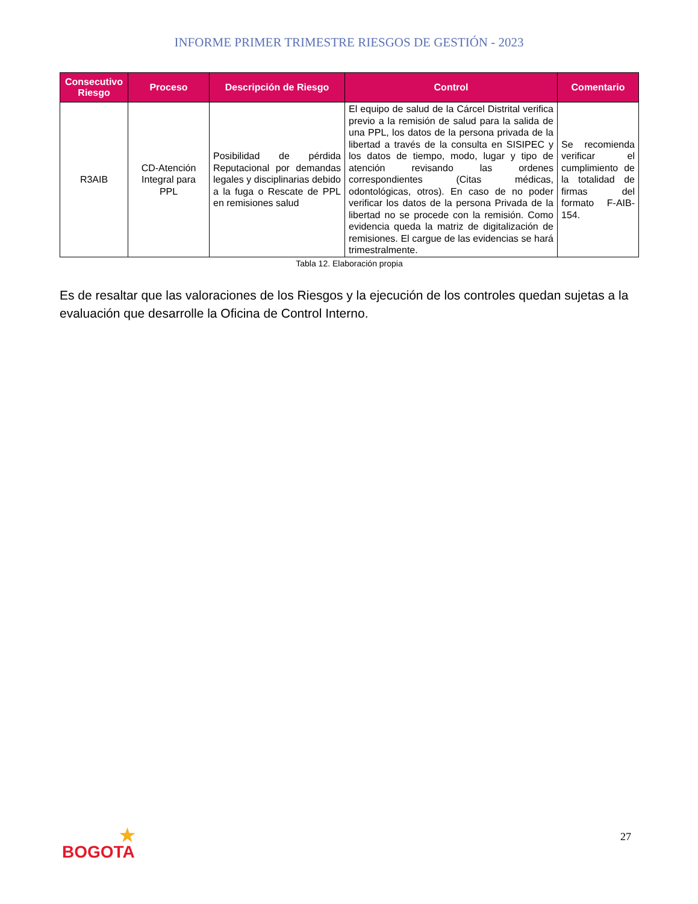INFORME PRIMER TRIMESTRE RIESGOS DE GESTIÓN - 2023
| Consecutivo Riesgo | Proceso | Descripción de Riesgo | Control | Comentario |
| --- | --- | --- | --- | --- |
| R3AIB | CD-Atención Integral para PPL | Posibilidad de pérdida Reputacional por demandas legales y disciplinarias debido a la fuga o Rescate de PPL en remisiones salud | El equipo de salud de la Cárcel Distrital verifica previo a la remisión de salud para la salida de una PPL, los datos de la persona privada de la libertad a través de la consulta en SISIPEC y los datos de tiempo, modo, lugar y tipo de atención revisando las ordenes correspondientes (Citas médicas, odontológicas, otros). En caso de no poder verificar los datos de la persona Privada de la libertad no se procede con la remisión. Como evidencia queda la matriz de digitalización de remisiones. El cargue de las evidencias se hará trimestralmente. | Se recomienda verificar el cumplimiento de la totalidad de firmas del formato F-AIB-154. |
Tabla 12. Elaboración propia
Es de resaltar que las valoraciones de los Riesgos y la ejecución de los controles quedan sujetas a la evaluación que desarrolle la Oficina de Control Interno.
27
★
BOGOTA